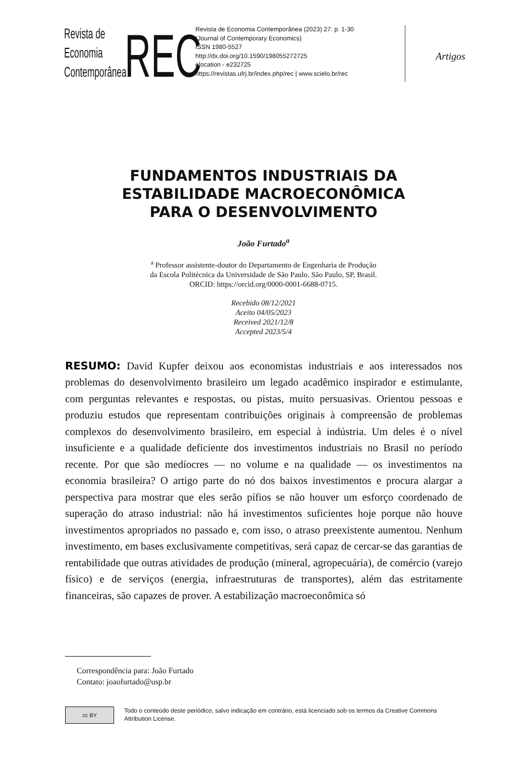Revista de
Economia
Contemporânea
REC
Revista de Economia Contemporânea (2023) 27: p. 1-30
(Journal of Contemporary Economics)
ISSN 1980-5527
http://dx.doi.org/10.1590/198055272725
elocation - e232725
https://revistas.ufrj.br/index.php/rec | www.scielo.br/rec
Artigos
FUNDAMENTOS INDUSTRIAIS DA
ESTABILIDADE MACROECONÔMICA
PARA O DESENVOLVIMENTO
João Furtado<sup>a</sup>
<sup>a</sup> Professor assistente-doutor do Departamento de Engenharia de Produção
da Escola Politécnica da Universidade de São Paulo. São Paulo, SP, Brasil.
ORCID: https://orcid.org/0000-0001-6688-0715.
Recebido 08/12/2021
Aceito 04/05/2023
Received 2021/12/8
Accepted 2023/5/4
RESUMO: David Kupfer deixou aos economistas industriais e aos interessados nos problemas do desenvolvimento brasileiro um legado acadêmico inspirador e estimulante, com perguntas relevantes e respostas, ou pistas, muito persuasivas. Orientou pessoas e produziu estudos que representam contribuições originais à compreensão de problemas complexos do desenvolvimento brasileiro, em especial à indústria. Um deles é o nível insuficiente e a qualidade deficiente dos investimentos industriais no Brasil no período recente. Por que são medíocres — no volume e na qualidade — os investimentos na economia brasileira? O artigo parte do nó dos baixos investimentos e procura alargar a perspectiva para mostrar que eles serão pífios se não houver um esforço coordenado de superação do atraso industrial: não há investimentos suficientes hoje porque não houve investimentos apropriados no passado e, com isso, o atraso preexistente aumentou. Nenhum investimento, em bases exclusivamente competitivas, será capaz de cercar-se das garantias de rentabilidade que outras atividades de produção (mineral, agropecuária), de comércio (varejo físico) e de serviços (energia, infraestruturas de transportes), além das estritamente financeiras, são capazes de prover. A estabilização macroeconômica só
Correspondência para: João Furtado
Contato: joaofurtado@usp.br
cc BY
Todo o conteúdo deste periódico, salvo indicação em contrário, está licenciado sob os termos da Creative Commons
Attribution License.